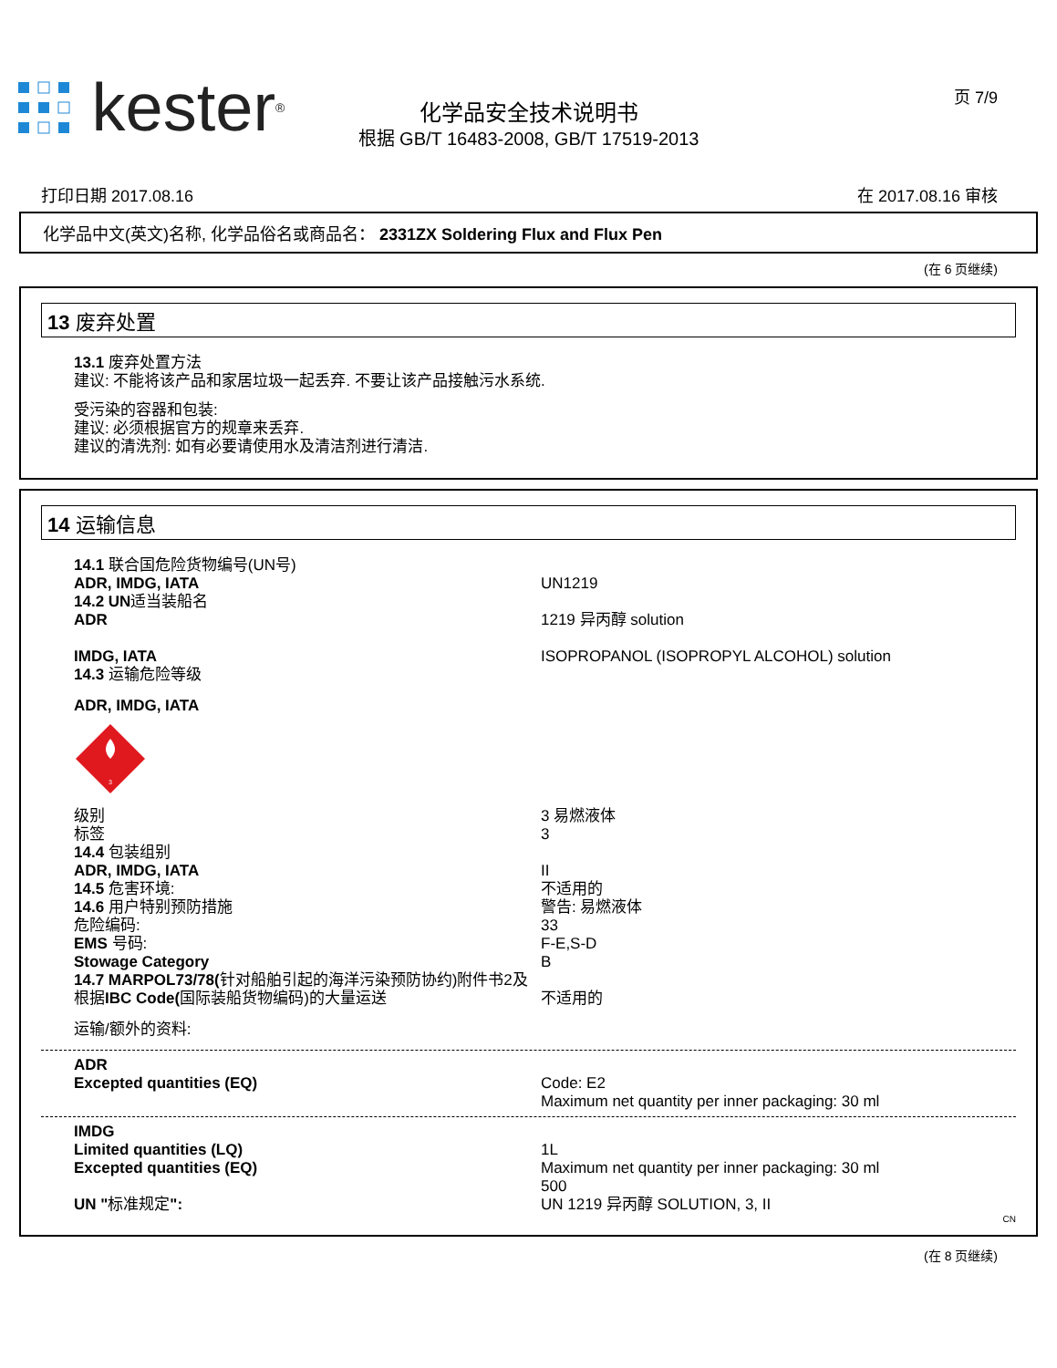kester<sup>®</sup>
化学品安全技术说明书
根据 GB/T 16483-2008, GB/T 17519-2013
页 7/9
打印日期 2017.08.16 在 2017.08.16 审核
化学品中文(英文)名称, 化学品俗名或商品名： 2331ZX Soldering Flux and Flux Pen
(在 6 页继续)
13 废弃处置
13.1 废弃处置方法
建议: 不能将该产品和家居垃圾一起丢弃. 不要让该产品接触污水系统.
受污染的容器和包装:
建议: 必须根据官方的规章来丢弃.
建议的清洗剂: 如有必要请使用水及清洁剂进行清洁.
14 运输信息
14.1 联合国危险货物编号(UN号)
ADR, IMDG, IATA UN1219
14.2 UN适当装船名
ADR 1219 异丙醇 solution
IMDG, IATA ISOPROPANOL (ISOPROPYL ALCOHOL) solution
14.3 运输危险等级
ADR, IMDG, IATA
3
级别 3 易燃液体
标签 3
14.4 包装组别
ADR, IMDG, IATA II
14.5 危害环境: 不适用的
14.6 用户特别预防措施 警告: 易燃液体
危险编码: 33
EMS 号码: F-E,S-D
Stowage Category B
14.7 MARPOL73/78(针对船舶引起的海洋污染预防协约)附件书2及根据IBC Code(国际装船货物编码)的大量运送
不适用的
运输/额外的资料:
ADR
Excepted quantities (EQ) Code: E2
Maximum net quantity per inner packaging: 30 ml
IMDG
Limited quantities (LQ) 1L
Excepted quantities (EQ) Maximum net quantity per inner packaging: 30 ml
500
UN "标准规定": UN 1219 异丙醇 SOLUTION, 3, II
CN
(在 8 页继续)